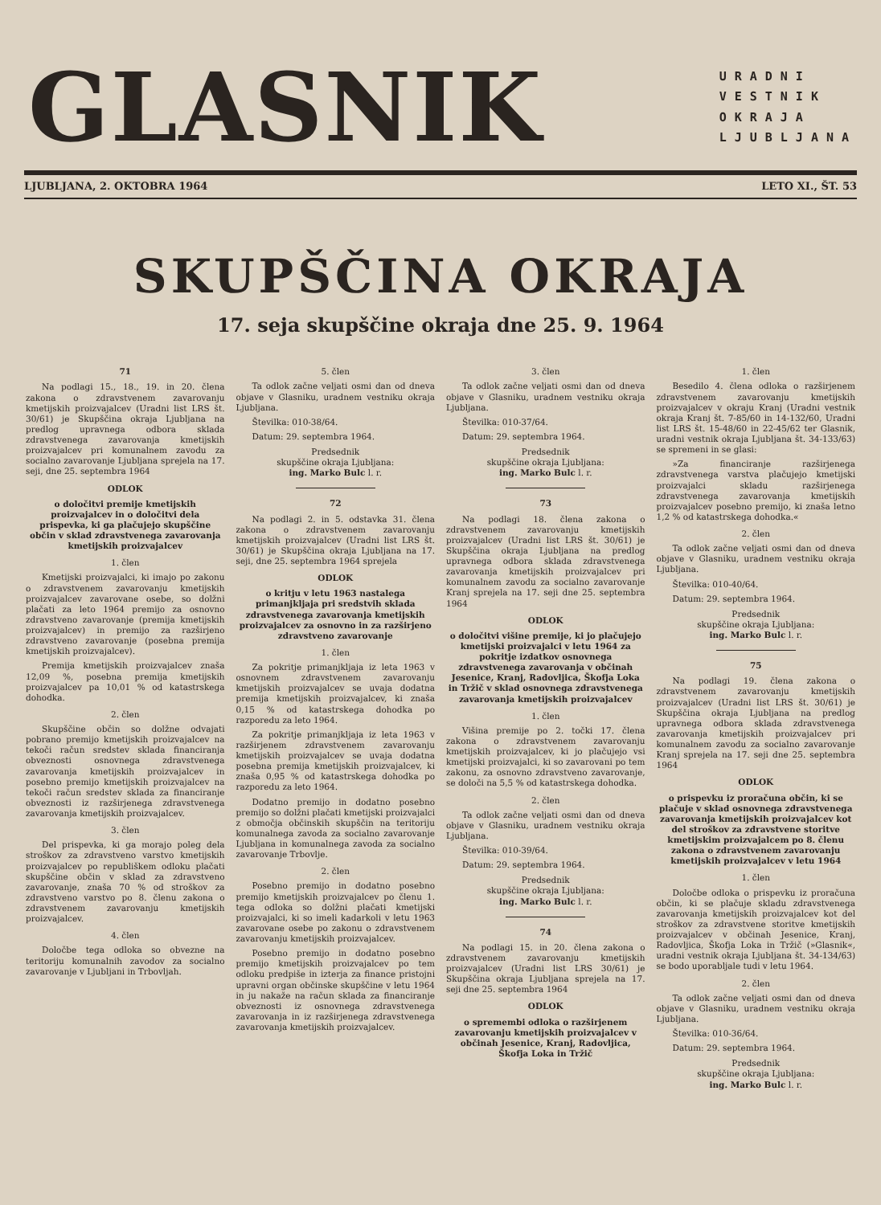GLASNIK
URADNI
VESTNIK
OKRAJA
LJUBLJANA
LJUBLJANA, 2. OKTOBRA 1964 LETO XI., ŠT. 53
SKUPŠČINA OKRAJA
17. seja skupščine okraja dne 25. 9. 1964
71
Na podlagi 15., 18., 19. in 20. člena zakona o zdravstvenem zavarovanju kmetijskih proizvajalcev (Uradni list LRS št. 30/61) je Skupščina okraja Ljubljana na predlog upravnega odbora sklada zdravstvenega zavarovanja kmetijskih proizvajalcev pri komunalnem zavodu za socialno zavarovanje Ljubljana sprejela na 17. seji, dne 25. septembra 1964
ODLOK
o določitvi premije kmetijskih proizvajalcev in o določitvi dela prispevka, ki ga plačujejo skupščine občin v sklad zdravstvenega zavarovanja kmetijskih proizvajalcev
1. člen
Kmetijski proizvajalci, ki imajo po zakonu o zdravstvenem zavarovanju kmetijskih proizvajalcev zavarovane osebe, so dolžni plačati za leto 1964 premijo za osnovno zdravstveno zavarovanje (premija kmetijskih proizvajalcev) in premijo za razširjeno zdravstveno zavarovanje (posebna premija kmetijskih proizvajalcev).
Premija kmetijskih proizvajalcev znaša 12,09 %, posebna premija kmetijskih proizvajalcev pa 10,01 % od katastrskega dohodka.
2. člen
Skupščine občin so dolžne odvajati pobrano premijo kmetijskih proizvajalcev na tekoči račun sredstev sklada financiranja obveznosti osnovnega zdravstvenega zavarovanja kmetijskih proizvajalcev in posebno premijo kmetijskih proizvajalcev na tekoči račun sredstev sklada za financiranje obveznosti iz razširjenega zdravstvenega zavarovanja kmetijskih proizvajalcev.
3. člen
Del prispevka, ki ga morajo poleg dela stroškov za zdravstveno varstvo kmetijskih proizvajalcev po republiškem odloku plačati skupščine občin v sklad za zdravstveno zavarovanje, znaša 70 % od stroškov za zdravstveno varstvo po 8. členu zakona o zdravstvenem zavarovanju kmetijskih proizvajalcev.
4. člen
Določbe tega odloka so obvezne na teritoriju komunalnih zavodov za socialno zavarovanje v Ljubljani in Trbovljah.
5. člen
Ta odlok začne veljati osmi dan od dneva objave v Glasniku, uradnem vestniku okraja Ljubljana.
Številka: 010-38/64.
Datum: 29. septembra 1964.
Predsednik
skupščine okraja Ljubljana:
ing. Marko Bulc l. r.
72
Na podlagi 2. in 5. odstavka 31. člena zakona o zdravstvenem zavarovanju kmetijskih proizvajalcev (Uradni list LRS št. 30/61) je Skupščina okraja Ljubljana na 17. seji, dne 25. septembra 1964 sprejela
ODLOK
o kritju v letu 1963 nastalega primanjkljaja pri sredstvih sklada zdravstvenega zavarovanja kmetijskih proizvajalcev za osnovno in za razširjeno zdravstveno zavarovanje
1. člen
Za pokritje primanjkljaja iz leta 1963 v osnovnem zdravstvenem zavarovanju kmetijskih proizvajalcev se uvaja dodatna premija kmetijskih proizvajalcev, ki znaša 0,15 % od katastrskega dohodka po razporedu za leto 1964.
Za pokritje primanjkljaja iz leta 1963 v razširjenem zdravstvenem zavarovanju kmetijskih proizvajalcev se uvaja dodatna posebna premija kmetijskih proizvajalcev, ki znaša 0,95 % od katastrskega dohodka po razporedu za leto 1964.
Dodatno premijo in dodatno posebno premijo so dolžni plačati kmetijski proizvajalci z območja občinskih skupščin na teritoriju komunalnega zavoda za socialno zavarovanje Ljubljana in komunalnega zavoda za socialno zavarovanje Trbovlje.
2. člen
Posebno premijo in dodatno posebno premijo kmetijskih proizvajalcev po členu 1. tega odloka so dolžni plačati kmetijski proizvajalci, ki so imeli kadarkoli v letu 1963 zavarovane osebe po zakonu o zdravstvenem zavarovanju kmetijskih proizvajalcev.
Posebno premijo in dodatno posebno premijo kmetijskih proizvajalcev po tem odloku predpiše in izterja za finance pristojni upravni organ občinske skupščine v letu 1964 in ju nakaže na račun sklada za financiranje obveznosti iz osnovnega zdravstvenega zavarovanja in iz razširjenega zdravstvenega zavarovanja kmetijskih proizvajalcev.
3. člen
Ta odlok začne veljati osmi dan od dneva objave v Glasniku, uradnem vestniku okraja Ljubljana.
Številka: 010-37/64.
Datum: 29. septembra 1964.
Predsednik
skupščine okraja Ljubljana:
ing. Marko Bulc l. r.
73
Na podlagi 18. člena zakona o zdravstvenem zavarovanju kmetijskih proizvajalcev (Uradni list LRS št. 30/61) je Skupščina okraja Ljubljana na predlog upravnega odbora sklada zdravstvenega zavarovanja kmetijskih proizvajalcev pri komunalnem zavodu za socialno zavarovanje Kranj sprejela na 17. seji dne 25. septembra 1964
ODLOK
o določitvi višine premije, ki jo plačujejo kmetijski proizvajalci v letu 1964 za pokritje izdatkov osnovnega zdravstvenega zavarovanja v občinah Jesenice, Kranj, Radovljica, Škofja Loka in Tržič v sklad osnovnega zdravstvenega zavarovanja kmetijskih proizvajalcev
1. člen
Višina premije po 2. točki 17. člena zakona o zdravstvenem zavarovanju kmetijskih proizvajalcev, ki jo plačujejo vsi kmetijski proizvajalci, ki so zavarovani po tem zakonu, za osnovno zdravstveno zavarovanje, se določi na 5,5 % od katastrskega dohodka.
2. člen
Ta odlok začne veljati osmi dan od dneva objave v Glasniku, uradnem vestniku okraja Ljubljana.
Številka: 010-39/64.
Datum: 29. septembra 1964.
Predsednik
skupščine okraja Ljubljana:
ing. Marko Bulc l. r.
74
Na podlagi 15. in 20. člena zakona o zdravstvenem zavarovanju kmetijskih proizvajalcev (Uradni list LRS 30/61) je Skupščina okraja Ljubljana sprejela na 17. seji dne 25. septembra 1964
ODLOK
o spremembi odloka o razširjenem zavarovanju kmetijskih proizvajalcev v občinah Jesenice, Kranj, Radovljica, Škofja Loka in Tržič
1. člen
Besedilo 4. člena odloka o razširjenem zdravstvenem zavarovanju kmetijskih proizvajalcev v okraju Kranj (Uradni vestnik okraja Kranj št. 7-85/60 in 14-132/60, Uradni list LRS št. 15-48/60 in 22-45/62 ter Glasnik, uradni vestnik okraja Ljubljana št. 34-133/63) se spremeni in se glasi:
»Za financiranje razširjenega zdravstvenega varstva plačujejo kmetijski proizvajalci skladu razširjenega zdravstvenega zavarovanja kmetijskih proizvajalcev posebno premijo, ki znaša letno 1,2 % od katastrskega dohodka.«
2. člen
Ta odlok začne veljati osmi dan od dneva objave v Glasniku, uradnem vestniku okraja Ljubljana.
Številka: 010-40/64.
Datum: 29. septembra 1964.
Predsednik
skupščine okraja Ljubljana:
ing. Marko Bulc l. r.
75
Na podlagi 19. člena zakona o zdravstvenem zavarovanju kmetijskih proizvajalcev (Uradni list LRS št. 30/61) je Skupščina okraja Ljubljana na predlog upravnega odbora sklada zdravstvenega zavarovanja kmetijskih proizvajalcev pri komunalnem zavodu za socialno zavarovanje Kranj sprejela na 17. seji dne 25. septembra 1964
ODLOK
o prispevku iz proračuna občin, ki se plačuje v sklad osnovnega zdravstvenega zavarovanja kmetijskih proizvajalcev kot del stroškov za zdravstvene storitve kmetijskim proizvajalcem po 8. členu zakona o zdravstvenem zavarovanju kmetijskih proizvajalcev v letu 1964
1. člen
Določbe odloka o prispevku iz proračuna občin, ki se plačuje skladu zdravstvenega zavarovanja kmetijskih proizvajalcev kot del stroškov za zdravstvene storitve kmetijskih proizvajalcev v občinah Jesenice, Kranj, Radovljica, Škofja Loka in Tržič (»Glasnik«, uradni vestnik okraja Ljubljana št. 34-134/63) se bodo uporabljale tudi v letu 1964.
2. člen
Ta odlok začne veljati osmi dan od dneva objave v Glasniku, uradnem vestniku okraja Ljubljana.
Številka: 010-36/64.
Datum: 29. septembra 1964.
Predsednik
skupščine okraja Ljubljana:
ing. Marko Bulc l. r.